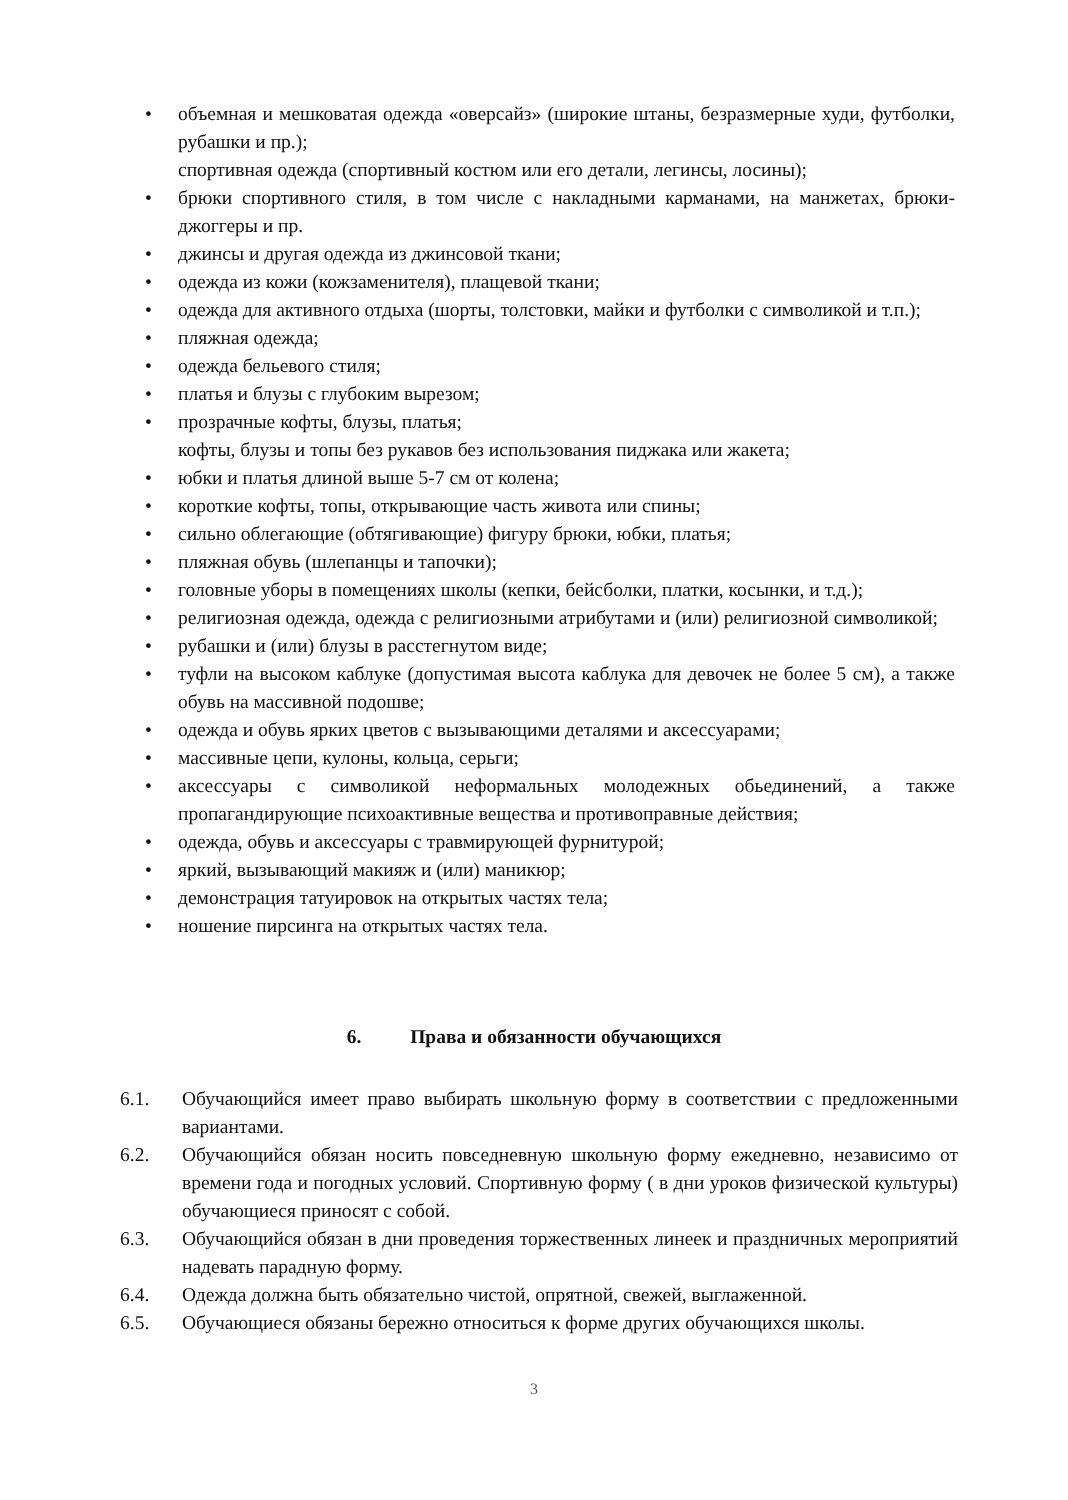• объемная и мешковатая одежда «оверсайз» (широкие штаны, безразмерные худи, футболки, рубашки и пр.);
спортивная одежда (спортивный костюм или его детали, легинсы, лосины);
• брюки спортивного стиля, в том числе с накладными карманами, на манжетах, брюки-джоггеры и пр.
• джинсы и другая одежда из джинсовой ткани;
• одежда из кожи (кожзаменителя), плащевой ткани;
• одежда для активного отдыха (шорты, толстовки, майки и футболки с символикой и т.п.);
• пляжная одежда;
• одежда бельевого стиля;
• платья и блузы с глубоким вырезом;
• прозрачные кофты, блузы, платья;
кофты, блузы и топы без рукавов без использования пиджака или жакета;
• юбки и платья длиной выше 5-7 см от колена;
• короткие кофты, топы, открывающие часть живота или спины;
• сильно облегающие (обтягивающие) фигуру брюки, юбки, платья;
• пляжная обувь (шлепанцы и тапочки);
• головные уборы в помещениях школы (кепки, бейсболки, платки, косынки, и т.д.);
• религиозная одежда, одежда с религиозными атрибутами и (или) религиозной символикой;
• рубашки и (или) блузы в расстегнутом виде;
• туфли на высоком каблуке (допустимая высота каблука для девочек не более 5 см), а также обувь на массивной подошве;
• одежда и обувь ярких цветов с вызывающими деталями и аксессуарами;
• массивные цепи, кулоны, кольца, серьги;
• аксессуары с символикой неформальных молодежных обьединений, а также пропагандирующие психоактивные вещества и противоправные действия;
• одежда, обувь и аксессуары с травмирующей фурнитурой;
• яркий, вызывающий макияж и (или) маникюр;
• демонстрация татуировок на открытых частях тела;
• ношение пирсинга на открытых частях тела.
6. Права и обязанности обучающихся
6.1. Обучающийся имеет право выбирать школьную форму в соответствии с предложенными вариантами.
6.2. Обучающийся обязан носить повседневную школьную форму ежедневно, независимо от времени года и погодных условий. Спортивную форму ( в дни уроков физической культуры) обучающиеся приносят с собой.
6.3. Обучающийся обязан в дни проведения торжественных линеек и праздничных мероприятий надевать парадную форму.
6.4. Одежда должна быть обязательно чистой, опрятной, свежей, выглаженной.
6.5. Обучающиеся обязаны бережно относиться к форме других обучающихся школы.
3